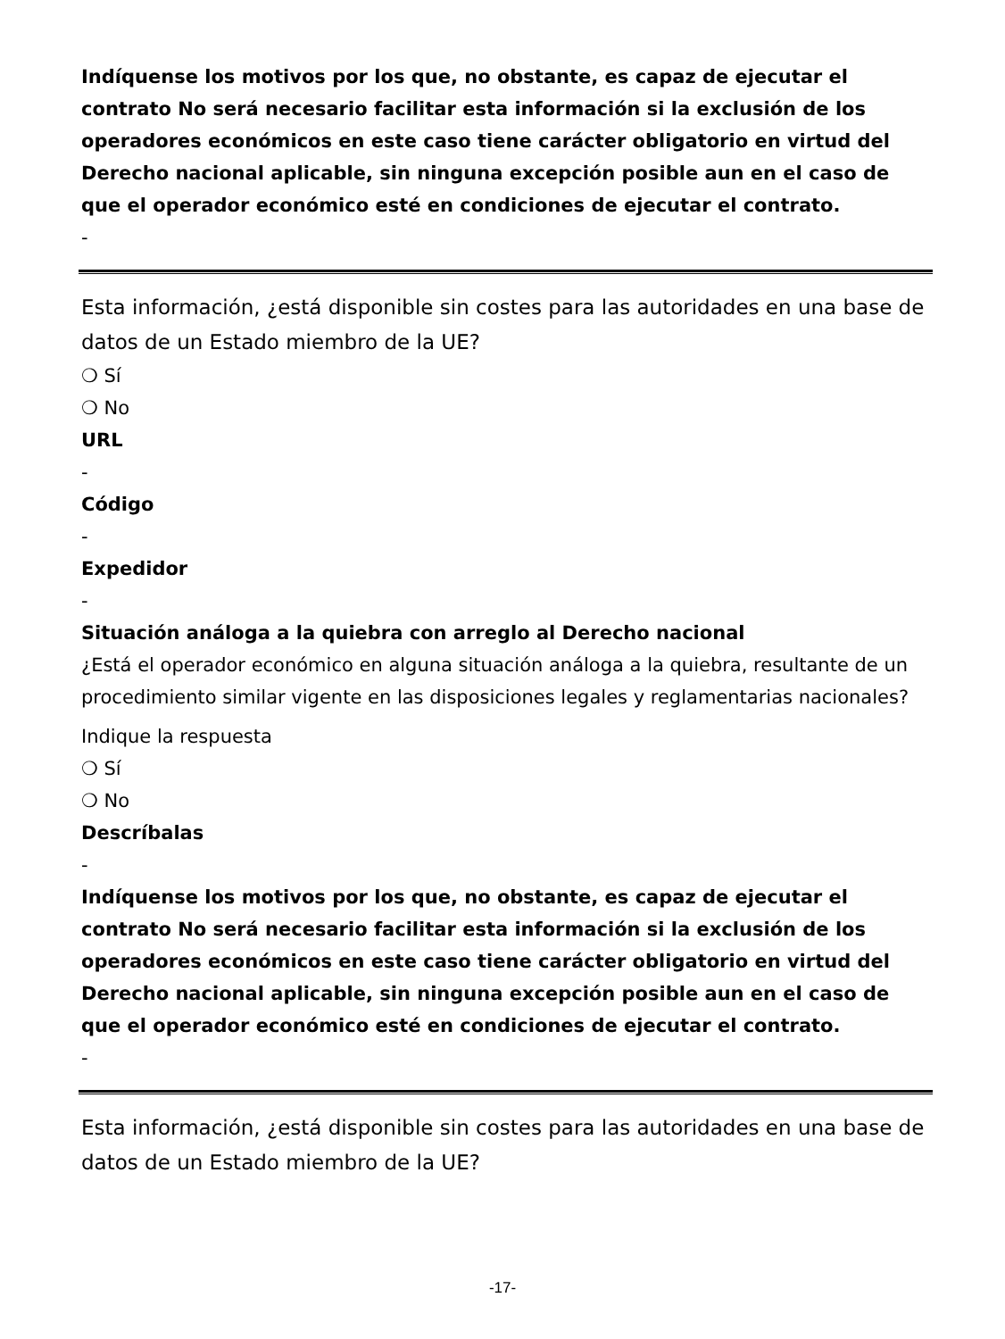Indíquense los motivos por los que, no obstante, es capaz de ejecutar el contrato No será necesario facilitar esta información si la exclusión de los operadores económicos en este caso tiene carácter obligatorio en virtud del Derecho nacional aplicable, sin ninguna excepción posible aun en el caso de que el operador económico esté en condiciones de ejecutar el contrato.
-
Esta información, ¿está disponible sin costes para las autoridades en una base de datos de un Estado miembro de la UE?
❍ Sí
❍ No
URL
-
Código
-
Expedidor
-
Situación análoga a la quiebra con arreglo al Derecho nacional
¿Está el operador económico en alguna situación análoga a la quiebra, resultante de un procedimiento similar vigente en las disposiciones legales y reglamentarias nacionales?
Indique la respuesta
❍ Sí
❍ No
Descríbalas
-
Indíquense los motivos por los que, no obstante, es capaz de ejecutar el contrato No será necesario facilitar esta información si la exclusión de los operadores económicos en este caso tiene carácter obligatorio en virtud del Derecho nacional aplicable, sin ninguna excepción posible aun en el caso de que el operador económico esté en condiciones de ejecutar el contrato.
-
Esta información, ¿está disponible sin costes para las autoridades en una base de datos de un Estado miembro de la UE?
-17-